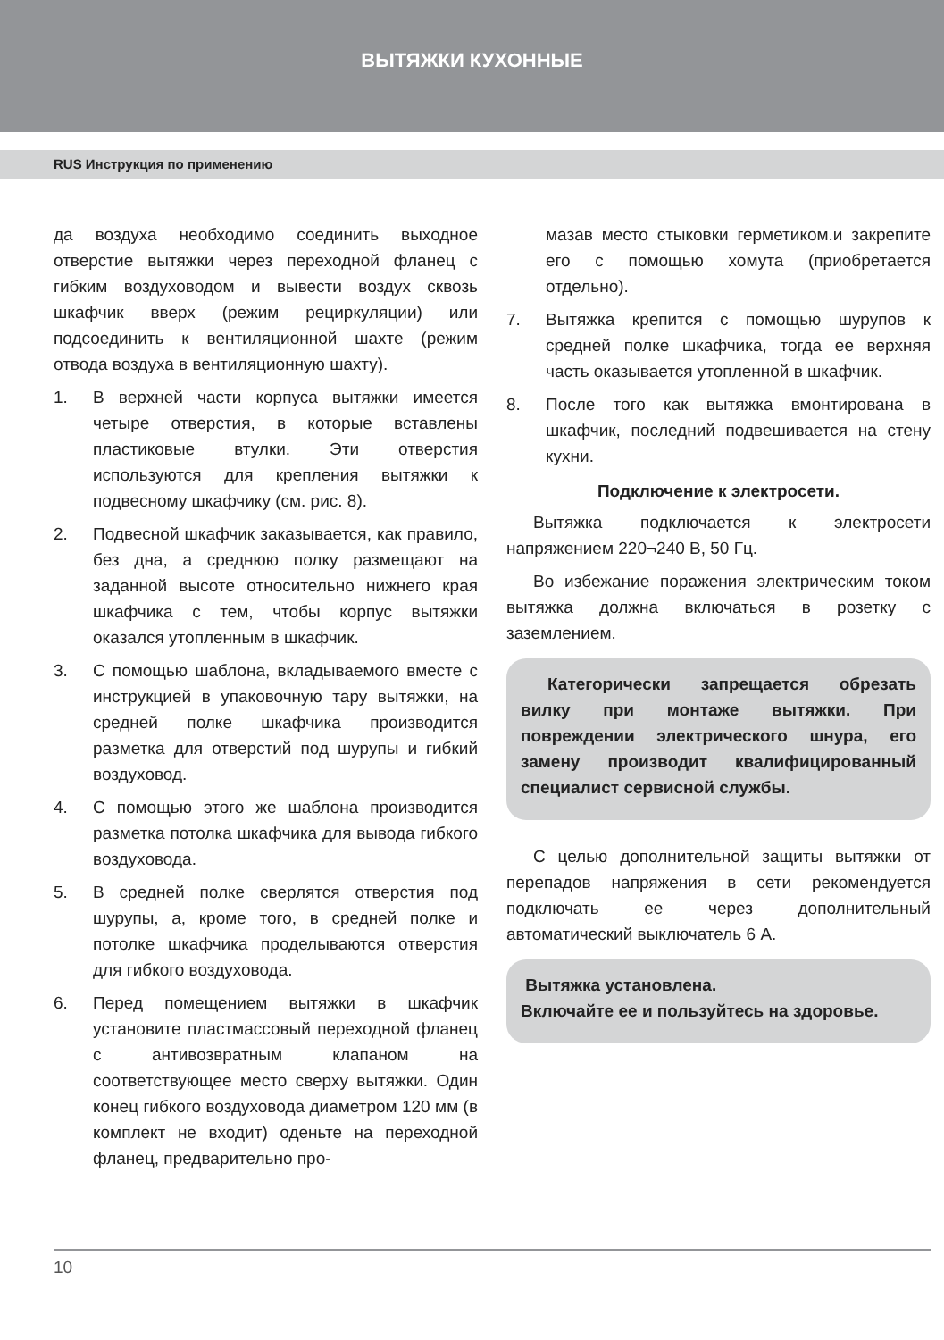ВЫТЯЖКИ КУХОННЫЕ
RUS Инструкция по применению
да воздуха необходимо соединить выходное отверстие вытяжки через переходной фланец с гибким воздуховодом и вывести воздух сквозь шкафчик вверх (режим рециркуляции) или подсоединить к вентиляционной шахте (режим отвода воздуха в вентиляционную шахту).
1. В верхней части корпуса вытяжки имеется четыре отверстия, в которые вставлены пластиковые втулки. Эти отверстия используются для крепления вытяжки к подвесному шкафчику (см. рис. 8).
2. Подвесной шкафчик заказывается, как правило, без дна, а среднюю полку размещают на заданной высоте относительно нижнего края шкафчика с тем, чтобы корпус вытяжки оказался утопленным в шкафчик.
3. С помощью шаблона, вкладываемого вместе с инструкцией в упаковочную тару вытяжки, на средней полке шкафчика производится разметка для отверстий под шурупы и гибкий воздуховод.
4. С помощью этого же шаблона производится разметка потолка шкафчика для вывода гибкого воздуховода.
5. В средней полке сверлятся отверстия под шурупы, а, кроме того, в средней полке и потолке шкафчика проделываются отверстия для гибкого воздуховода.
6. Перед помещением вытяжки в шкафчик установите пластмассовый переходной фланец с антивозвратным клапаном на соответствующее место сверху вытяжки. Один конец гибкого воздуховода диаметром 120 мм (в комплект не входит) оденьте на переходной фланец, предварительно про-
мазав место стыковки герметиком.и закрепите его с помощью хомута (приобретается отдельно).
7. Вытяжка крепится с помощью шурупов к средней полке шкафчика, тогда ее верхняя часть оказывается утопленной в шкафчик.
8. После того как вытяжка вмонтирована в шкафчик, последний подвешивается на стену кухни.
Подключение к электросети.
Вытяжка подключается к электросети напряжением 220¬240 В, 50 Гц.
Во избежание поражения электрическим током вытяжка должна включаться в розетку с заземлением.
Категорически запрещается обрезать вилку при монтаже вытяжки. При повреждении электрического шнура, его замену производит квалифицированный специалист сервисной службы.
С целью дополнительной защиты вытяжки от перепадов напряжения в сети рекомендуется подключать ее через дополнительный автоматический выключатель 6 А.
Вытяжка установлена.
Включайте ее и пользуйтесь на здоровье.
10